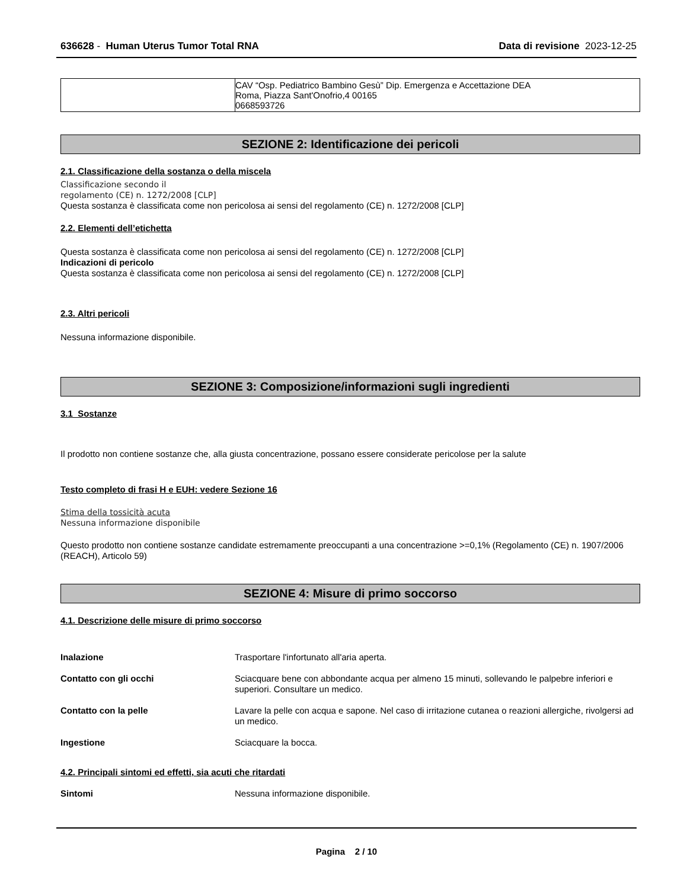636628 - Human Uterus Tumor Total RNA Data di revisione 2023-12-25
| | CAV “Osp. Pediatrico Bambino Gesù” Dip. Emergenza e Accettazione DEA Roma, Piazza Sant'Onofrio,4 00165 0668593726 |
SEZIONE 2: Identificazione dei pericoli
2.1. Classificazione della sostanza o della miscela
Classificazione secondo il
regolamento (CE) n. 1272/2008 [CLP]
Questa sostanza è classificata come non pericolosa ai sensi del regolamento (CE) n. 1272/2008 [CLP]
2.2. Elementi dell’etichetta
Questa sostanza è classificata come non pericolosa ai sensi del regolamento (CE) n. 1272/2008 [CLP]
Indicazioni di pericolo
Questa sostanza è classificata come non pericolosa ai sensi del regolamento (CE) n. 1272/2008 [CLP]
2.3. Altri pericoli
Nessuna informazione disponibile.
SEZIONE 3: Composizione/informazioni sugli ingredienti
3.1 Sostanze
Il prodotto non contiene sostanze che, alla giusta concentrazione, possano essere considerate pericolose per la salute
Testo completo di frasi H e EUH: vedere Sezione 16
Stima della tossicità acuta
Nessuna informazione disponibile
Questo prodotto non contiene sostanze candidate estremamente preoccupanti a una concentrazione >=0,1% (Regolamento (CE) n. 1907/2006 (REACH), Articolo 59)
SEZIONE 4: Misure di primo soccorso
4.1. Descrizione delle misure di primo soccorso
| Inalazione | Trasportare l'infortunato all'aria aperta. |
| Contatto con gli occhi | Sciacquare bene con abbondante acqua per almeno 15 minuti, sollevando le palpebre inferiori e superiori. Consultare un medico. |
| Contatto con la pelle | Lavare la pelle con acqua e sapone. Nel caso di irritazione cutanea o reazioni allergiche, rivolgersi ad un medico. |
| Ingestione | Sciacquare la bocca. |
4.2. Principali sintomi ed effetti, sia acuti che ritardati
| Sintomi | Nessuna informazione disponibile. |
Pagina 2 / 10